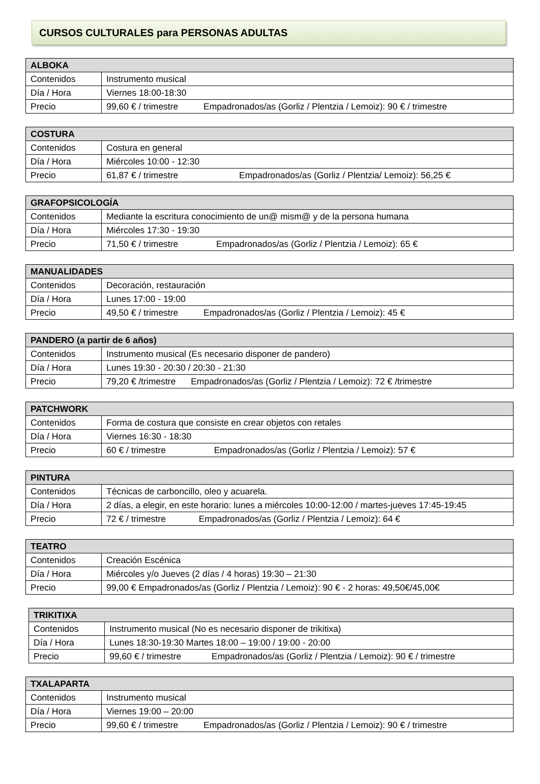CURSOS CULTURALES para PERSONAS ADULTAS
| ALBOKA | |
| --- | --- |
| Contenidos | Instrumento musical |
| Día / Hora | Viernes 18:00-18:30 |
| Precio | 99,60 € / trimestre Empadronados/as (Gorliz / Plentzia / Lemoiz): 90 € / trimestre |
| COSTURA | |
| --- | --- |
| Contenidos | Costura en general |
| Día / Hora | Miércoles 10:00 - 12:30 |
| Precio | 61,87 € / trimestre Empadronados/as (Gorliz / Plentzia/ Lemoiz): 56,25 € |
| GRAFOPSICOLOGÍA | |
| --- | --- |
| Contenidos | Mediante la escritura conocimiento de un@ mism@ y de la persona humana |
| Día / Hora | Miércoles 17:30 - 19:30 |
| Precio | 71,50 € / trimestre Empadronados/as (Gorliz / Plentzia / Lemoiz): 65 € |
| MANUALIDADES | |
| --- | --- |
| Contenidos | Decoración, restauración |
| Día / Hora | Lunes 17:00 - 19:00 |
| Precio | 49,50 € / trimestre Empadronados/as (Gorliz / Plentzia / Lemoiz): 45 € |
| PANDERO (a partir de 6 años) | |
| --- | --- |
| Contenidos | Instrumento musical (Es necesario disponer de pandero) |
| Día / Hora | Lunes 19:30 - 20:30 / 20:30 - 21:30 |
| Precio | 79,20 € /trimestre Empadronados/as (Gorliz / Plentzia / Lemoiz): 72 € /trimestre |
| PATCHWORK | |
| --- | --- |
| Contenidos | Forma de costura que consiste en crear objetos con retales |
| Día / Hora | Viernes 16:30 - 18:30 |
| Precio | 60 € / trimestre Empadronados/as (Gorliz / Plentzia / Lemoiz): 57 € |
| PINTURA | |
| --- | --- |
| Contenidos | Técnicas de carboncillo, oleo y acuarela. |
| Día / Hora | 2 días, a elegir, en este horario: lunes a miércoles 10:00-12:00 / martes-jueves 17:45-19:45 |
| Precio | 72 € / trimestre Empadronados/as (Gorliz / Plentzia / Lemoiz): 64 € |
| TEATRO | |
| --- | --- |
| Contenidos | Creación Escénica |
| Día / Hora | Miércoles y/o Jueves (2 días / 4 horas) 19:30 – 21:30 |
| Precio | 99,00 € Empadronados/as (Gorliz / Plentzia / Lemoiz): 90 € - 2 horas: 49,50€/45,00€ |
| TRIKITIXA | |
| --- | --- |
| Contenidos | Instrumento musical (No es necesario disponer de trikitixa) |
| Día / Hora | Lunes 18:30-19:30 Martes 18:00 – 19:00 / 19:00 - 20:00 |
| Precio | 99,60 € / trimestre Empadronados/as (Gorliz / Plentzia / Lemoiz): 90 € / trimestre |
| TXALAPARTA | |
| --- | --- |
| Contenidos | Instrumento musical |
| Día / Hora | Viernes 19:00 – 20:00 |
| Precio | 99,60 € / trimestre Empadronados/as (Gorliz / Plentzia / Lemoiz): 90 € / trimestre |